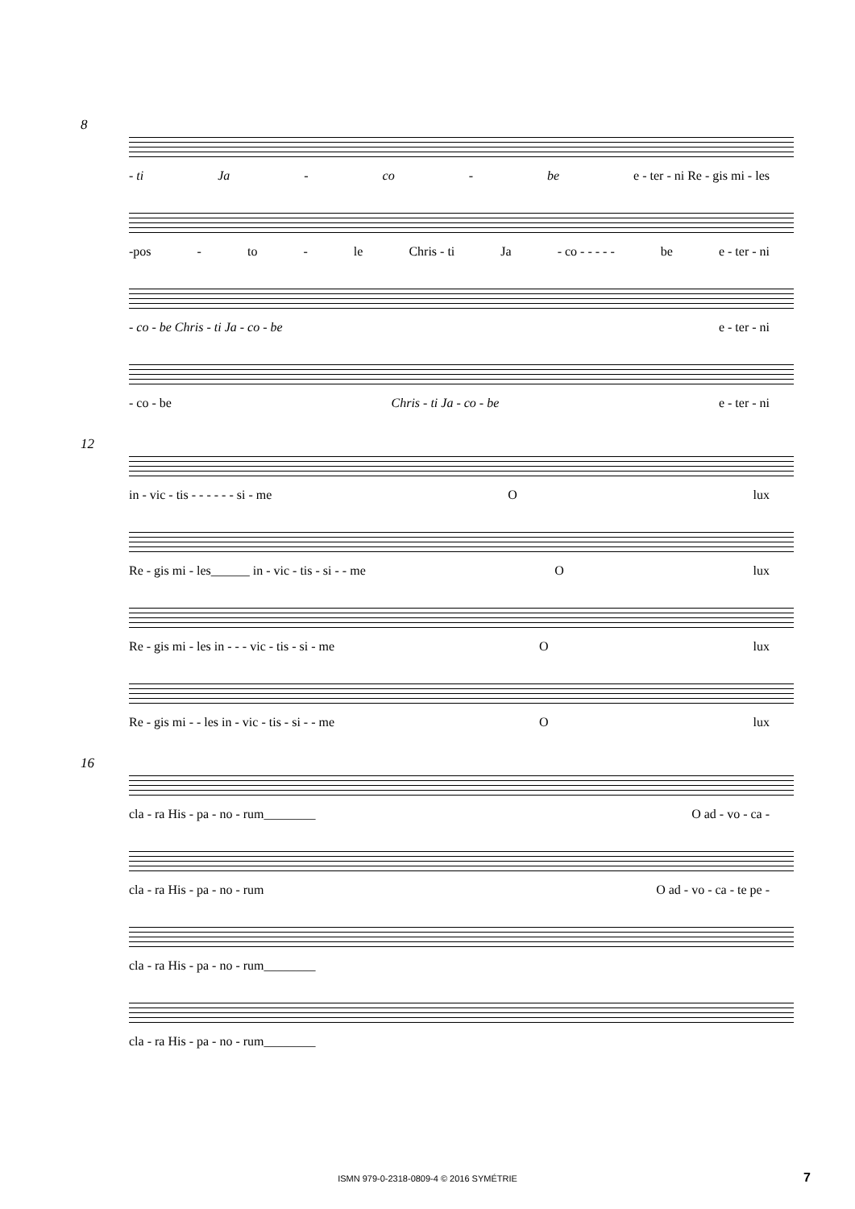8
- ti Ja - co - be e - ter - ni Re - gis mi - les
-pos - to - le Chris - ti Ja - co - - - - - be e - ter - ni
- co - be Chris - ti Ja - co - be e - ter - ni
- co - be Chris - ti Ja - co - be e - ter - ni
12
in - vic - tis - - - - - - si - me O lux
Re - gis mi - les______ in - vic - tis - si - - me O lux
Re - gis mi - les in - - - vic - tis - si - me O lux
Re - gis mi - - les in - vic - tis - si - - me O lux
16
cla - ra His - pa - no - rum________ O ad - vo - ca -
cla - ra His - pa - no - rum O ad - vo - ca - te pe -
cla - ra His - pa - no - rum________
cla - ra His - pa - no - rum________
ISMN 979-0-2318-0809-4 © 2016 SYMÉTRIE 7